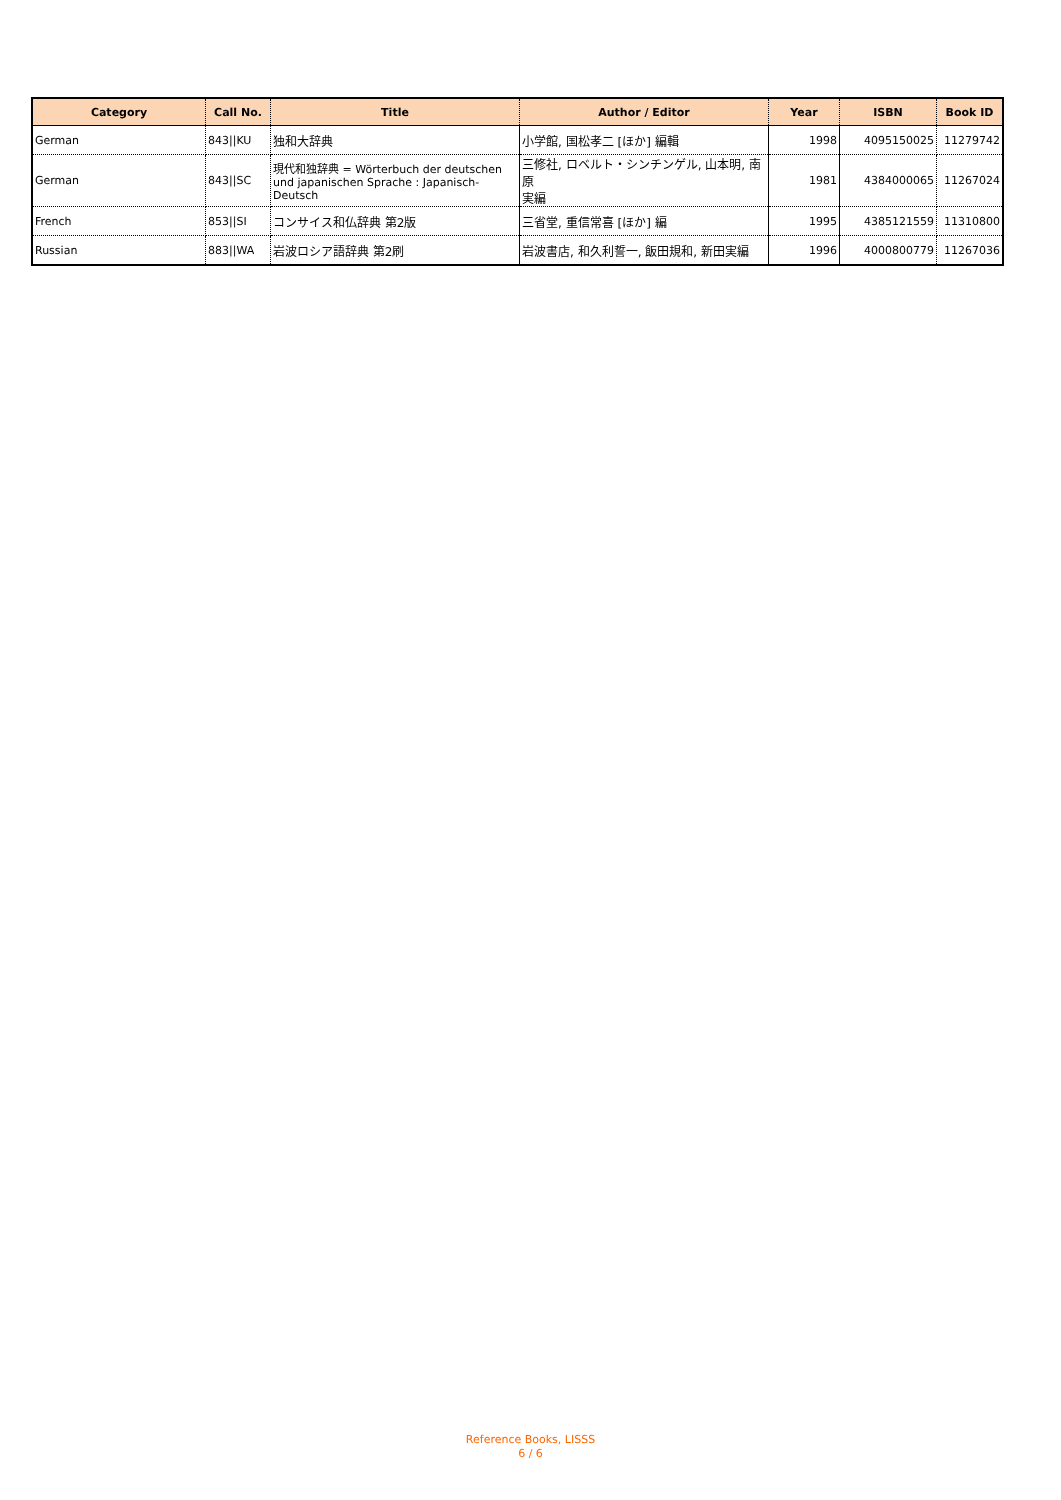| Category | Call No. | Title | Author / Editor | Year | ISBN | Book ID |
| --- | --- | --- | --- | --- | --- | --- |
| German | 843//KU | 独和大辞典 | 小学館, 国松孝二 [ほか] 編輯 | 1998 | 4095150025 | 11279742 |
| German | 843//SC | 現代和独辞典 = Wörterbuch der deutschen und japanischen Sprache : Japanisch-Deutsch | 三修社, ロベルト・シンチンゲル, 山本明, 南原 実編 | 1981 | 4384000065 | 11267024 |
| French | 853//SI | コンサイス和仏辞典 第2版 | 三省堂, 重信常喜 [ほか] 編 | 1995 | 4385121559 | 11310800 |
| Russian | 883//WA | 岩波ロシア語辞典 第2刷 | 岩波書店, 和久利誓一, 飯田規和, 新田実編 | 1996 | 4000800779 | 11267036 |
Reference Books, LISSS
6 / 6